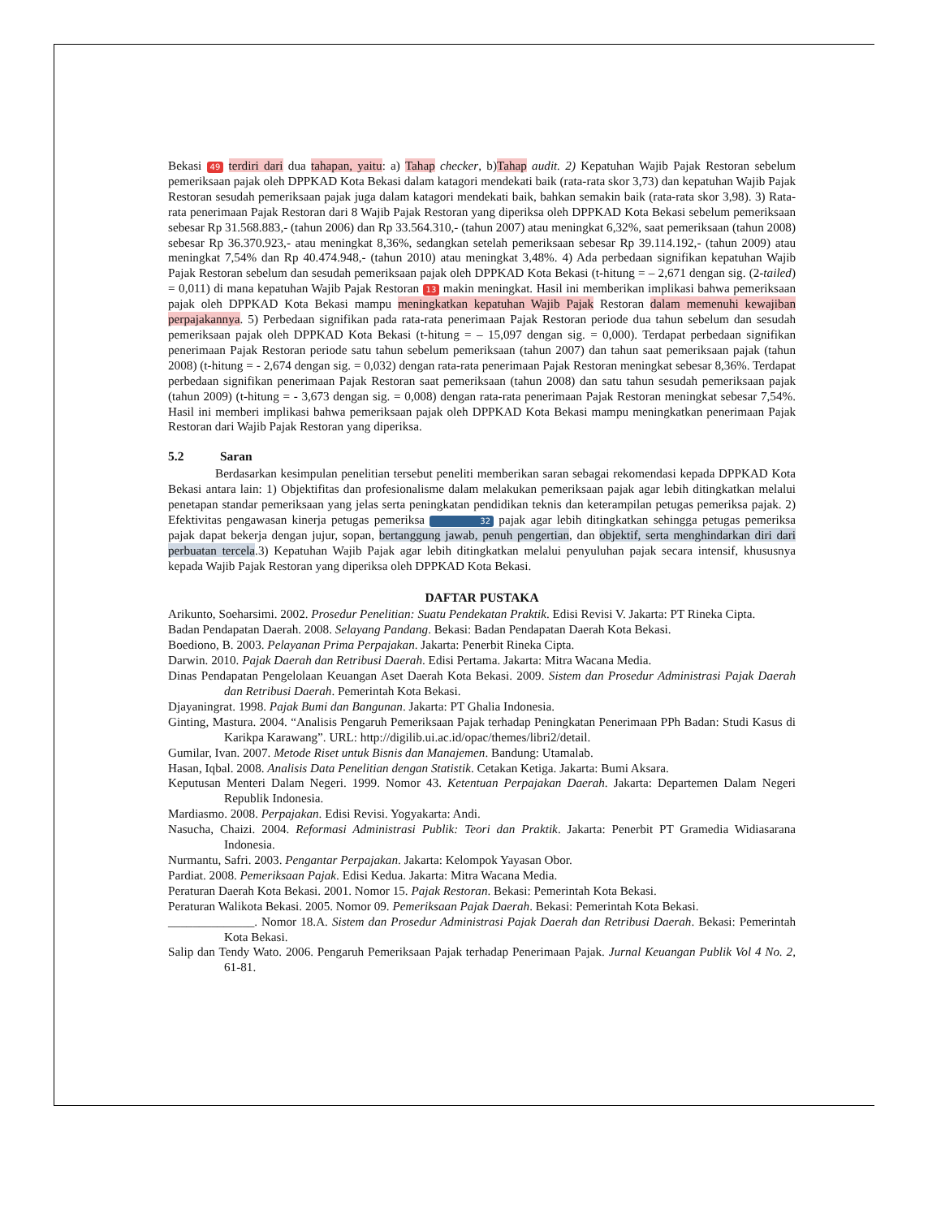Bekasi 49 terdiri dari dua tahapan, yaitu: a) Tahap checker, b)Tahap audit. 2) Kepatuhan Wajib Pajak Restoran sebelum pemeriksaan pajak oleh DPPKAD Kota Bekasi dalam katagori mendekati baik (rata-rata skor 3,73) dan kepatuhan Wajib Pajak Restoran sesudah pemeriksaan pajak juga dalam katagori mendekati baik, bahkan semakin baik (rata-rata skor 3,98). 3) Rata-rata penerimaan Pajak Restoran dari 8 Wajib Pajak Restoran yang diperiksa oleh DPPKAD Kota Bekasi sebelum pemeriksaan sebesar Rp 31.568.883,- (tahun 2006) dan Rp 33.564.310,- (tahun 2007) atau meningkat 6,32%, saat pemeriksaan (tahun 2008) sebesar Rp 36.370.923,- atau meningkat 8,36%, sedangkan setelah pemeriksaan sebesar Rp 39.114.192,- (tahun 2009) atau meningkat 7,54% dan Rp 40.474.948,- (tahun 2010) atau meningkat 3,48%. 4) Ada perbedaan signifikan kepatuhan Wajib Pajak Restoran sebelum dan sesudah pemeriksaan pajak oleh DPPKAD Kota Bekasi (t-hitung = – 2,671 dengan sig. (2-tailed) = 0,011) di mana kepatuhan Wajib Pajak Restoran 13 makin meningkat. Hasil ini memberikan implikasi bahwa pemeriksaan pajak oleh DPPKAD Kota Bekasi mampu meningkatkan kepatuhan Wajib Pajak Restoran dalam memenuhi kewajiban perpajakannya. 5) Perbedaan signifikan pada rata-rata penerimaan Pajak Restoran periode dua tahun sebelum dan sesudah pemeriksaan pajak oleh DPPKAD Kota Bekasi (t-hitung = – 15,097 dengan sig. = 0,000). Terdapat perbedaan signifikan penerimaan Pajak Restoran periode satu tahun sebelum pemeriksaan (tahun 2007) dan tahun saat pemeriksaan pajak (tahun 2008) (t-hitung = - 2,674 dengan sig. = 0,032) dengan rata-rata penerimaan Pajak Restoran meningkat sebesar 8,36%. Terdapat perbedaan signifikan penerimaan Pajak Restoran saat pemeriksaan (tahun 2008) dan satu tahun sesudah pemeriksaan pajak (tahun 2009) (t-hitung = - 3,673 dengan sig. = 0,008) dengan rata-rata penerimaan Pajak Restoran meningkat sebesar 7,54%. Hasil ini memberi implikasi bahwa pemeriksaan pajak oleh DPPKAD Kota Bekasi mampu meningkatkan penerimaan Pajak Restoran dari Wajib Pajak Restoran yang diperiksa.
5.2 Saran
Berdasarkan kesimpulan penelitian tersebut peneliti memberikan saran sebagai rekomendasi kepada DPPKAD Kota Bekasi antara lain: 1) Objektifitas dan profesionalisme dalam melakukan pemeriksaan pajak agar lebih ditingkatkan melalui penetapan standar pemeriksaan yang jelas serta peningkatan pendidikan teknis dan keterampilan petugas pemeriksa pajak. 2) Efektivitas pengawasan kinerja petugas pemeriksa 32 pajak agar lebih ditingkatkan sehingga petugas pemeriksa pajak dapat bekerja dengan jujur, sopan, bertanggung jawab, penuh pengertian, dan objektif, serta menghindarkan diri dari perbuatan tercela.3) Kepatuhan Wajib Pajak agar lebih ditingkatkan melalui penyuluhan pajak secara intensif, khususnya kepada Wajib Pajak Restoran yang diperiksa oleh DPPKAD Kota Bekasi.
DAFTAR PUSTAKA
Arikunto, Soeharsimi. 2002. Prosedur Penelitian: Suatu Pendekatan Praktik. Edisi Revisi V. Jakarta: PT Rineka Cipta.
Badan Pendapatan Daerah. 2008. Selayang Pandang. Bekasi: Badan Pendapatan Daerah Kota Bekasi.
Boediono, B. 2003. Pelayanan Prima Perpajakan. Jakarta: Penerbit Rineka Cipta.
Darwin. 2010. Pajak Daerah dan Retribusi Daerah. Edisi Pertama. Jakarta: Mitra Wacana Media.
Dinas Pendapatan Pengelolaan Keuangan Aset Daerah Kota Bekasi. 2009. Sistem dan Prosedur Administrasi Pajak Daerah dan Retribusi Daerah. Pemerintah Kota Bekasi.
Djayaningrat. 1998. Pajak Bumi dan Bangunan. Jakarta: PT Ghalia Indonesia.
Ginting, Mastura. 2004. “Analisis Pengaruh Pemeriksaan Pajak terhadap Peningkatan Penerimaan PPh Badan: Studi Kasus di Karikpa Karawang”. URL: http://digilib.ui.ac.id/opac/themes/libri2/detail.
Gumilar, Ivan. 2007. Metode Riset untuk Bisnis dan Manajemen. Bandung: Utamalab.
Hasan, Iqbal. 2008. Analisis Data Penelitian dengan Statistik. Cetakan Ketiga. Jakarta: Bumi Aksara.
Keputusan Menteri Dalam Negeri. 1999. Nomor 43. Ketentuan Perpajakan Daerah. Jakarta: Departemen Dalam Negeri Republik Indonesia.
Mardiasmo. 2008. Perpajakan. Edisi Revisi. Yogyakarta: Andi.
Nasucha, Chaizi. 2004. Reformasi Administrasi Publik: Teori dan Praktik. Jakarta: Penerbit PT Gramedia Widiasarana Indonesia.
Nurmantu, Safri. 2003. Pengantar Perpajakan. Jakarta: Kelompok Yayasan Obor.
Pardiat. 2008. Pemeriksaan Pajak. Edisi Kedua. Jakarta: Mitra Wacana Media.
Peraturan Daerah Kota Bekasi. 2001. Nomor 15. Pajak Restoran. Bekasi: Pemerintah Kota Bekasi.
Peraturan Walikota Bekasi. 2005. Nomor 09. Pemeriksaan Pajak Daerah. Bekasi: Pemerintah Kota Bekasi.
______________. Nomor 18.A. Sistem dan Prosedur Administrasi Pajak Daerah dan Retribusi Daerah. Bekasi: Pemerintah Kota Bekasi.
Salip dan Tendy Wato. 2006. Pengaruh Pemeriksaan Pajak terhadap Penerimaan Pajak. Jurnal Keuangan Publik Vol 4 No. 2, 61-81.